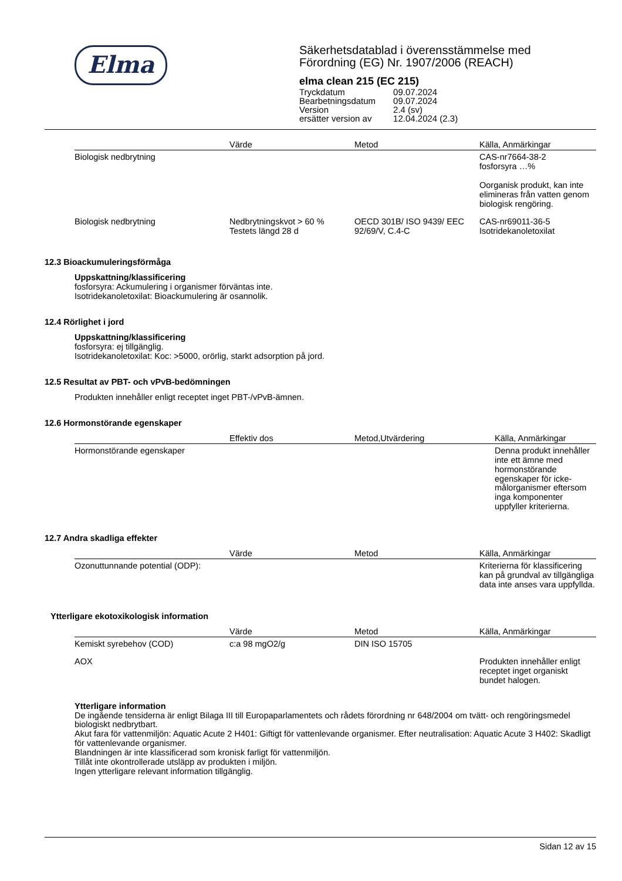Elma
Säkerhetsdatablad i överensstämmelse med
Förordning (EG) Nr. 1907/2006 (REACH)
elma clean 215 (EC 215)
| Tryckdatum | 09.07.2024 |
| Bearbetningsdatum | 09.07.2024 |
| Version | 2.4 (sv) |
| ersätter version av | 12.04.2024 (2.3) |
| | Värde | Metod | Källa, Anmärkingar |
| --- | --- | --- | --- |
| Biologisk nedbrytning | | | CAS-nr7664-38-2 fosforsyra …% Oorganisk produkt, kan inte elimineras från vatten genom biologisk rengöring. |
| Biologisk nedbrytning | Nedbrytningskvot > 60 % Testets längd 28 d | OECD 301B/ ISO 9439/ EEC 92/69/V, C.4-C | CAS-nr69011-36-5 Isotridekanoletoxilat |
12.3 Bioackumuleringsförmåga
Uppskattning/klassificering
fosforsyra: Ackumulering i organismer förväntas inte.
Isotridekanoletoxilat: Bioackumulering är osannolik.
12.4 Rörlighet i jord
Uppskattning/klassificering
fosforsyra: ej tillgänglig.
Isotridekanoletoxilat: Koc: >5000, orörlig, starkt adsorption på jord.
12.5 Resultat av PBT- och vPvB-bedömningen
Produkten innehåller enligt receptet inget PBT-/vPvB-ämnen.
12.6 Hormonstörande egenskaper
| | Effektiv dos | Metod,Utvärdering | Källa, Anmärkingar |
| --- | --- | --- | --- |
| Hormonstörande egenskaper | | | Denna produkt innehåller inte ett ämne med hormonstörande egenskaper för icke-målorganismer eftersom inga komponenter uppfyller kriterierna. |
12.7 Andra skadliga effekter
| | Värde | Metod | Källa, Anmärkingar |
| --- | --- | --- | --- |
| Ozonuttunnande potential (ODP): | | | Kriterierna för klassificering kan på grundval av tillgängliga data inte anses vara uppfyllda. |
Ytterligare ekotoxikologisk information
| | Värde | Metod | Källa, Anmärkingar |
| --- | --- | --- | --- |
| Kemiskt syrebehov (COD) | c:a 98 mgO2/g | DIN ISO 15705 | |
| AOX | | | Produkten innehåller enligt receptet inget organiskt bundet halogen. |
Ytterligare information
De ingående tensiderna är enligt Bilaga III till Europaparlamentets och rådets förordning nr 648/2004 om tvätt- och rengöringsmedel biologiskt nedbrytbart.
Akut fara för vattenmiljön: Aquatic Acute 2 H401: Giftigt för vattenlevande organismer. Efter neutralisation: Aquatic Acute 3 H402: Skadligt för vattenlevande organismer.
Blandningen är inte klassificerad som kronisk farligt för vattenmiljön.
Tillåt inte okontrollerade utsläpp av produkten i miljön.
Ingen ytterligare relevant information tillgänglig.
Sidan 12 av 15